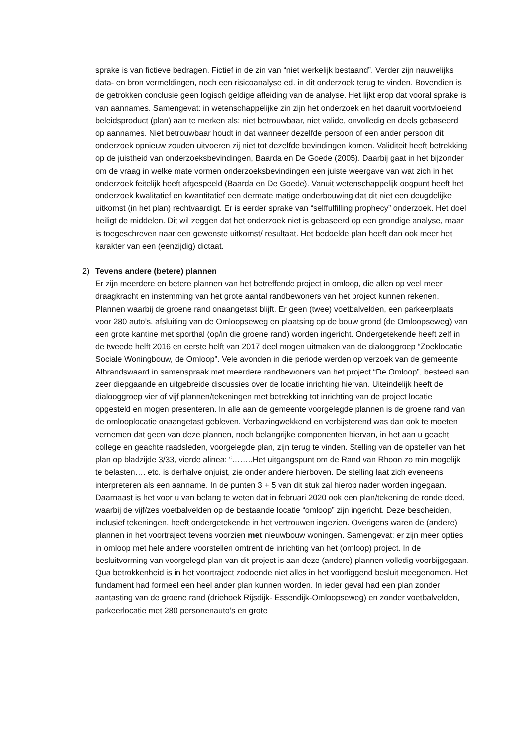sprake is van fictieve bedragen. Fictief in de zin van “niet werkelijk bestaand”. Verder zijn nauwelijks data- en bron vermeldingen, noch een risicoanalyse ed. in dit onderzoek terug te vinden. Bovendien is de getrokken conclusie geen logisch geldige afleiding van de analyse. Het lijkt erop dat vooral sprake is van aannames. Samengevat: in wetenschappelijke zin zijn het onderzoek en het daaruit voortvloeiend beleidsproduct (plan) aan te merken als: niet betrouwbaar, niet valide, onvolledig en deels gebaseerd op aannames. Niet betrouwbaar houdt in dat wanneer dezelfde persoon of een ander persoon dit onderzoek opnieuw zouden uitvoeren zij niet tot dezelfde bevindingen komen. Validiteit heeft betrekking op de juistheid van onderzoeksbevindingen, Baarda en De Goede (2005). Daarbij gaat in het bijzonder om de vraag in welke mate vormen onderzoeksbevindingen een juiste weergave van wat zich in het onderzoek feitelijk heeft afgespeeld (Baarda en De Goede). Vanuit wetenschappelijk oogpunt heeft het onderzoek kwalitatief en kwantitatief een dermate matige onderbouwing dat dit niet een deugdelijke uitkomst (in het plan) rechtvaardigt. Er is eerder sprake van “selffulfilling prophecy” onderzoek. Het doel heiligt de middelen. Dit wil zeggen dat het onderzoek niet is gebaseerd op een grondige analyse, maar is toegeschreven naar een gewenste uitkomst/ resultaat. Het bedoelde plan heeft dan ook meer het karakter van een (eenzijdig) dictaat.
2) Tevens andere (betere) plannen
Er zijn meerdere en betere plannen van het betreffende project in omloop, die allen op veel meer draagkracht en instemming van het grote aantal randbewoners van het project kunnen rekenen. Plannen waarbij de groene rand onaangetast blijft. Er geen (twee) voetbalvelden, een parkeerplaats voor 280 auto’s, afsluiting van de Omloopseweg en plaatsing op de bouw grond (de Omloopseweg) van een grote kantine met sporthal (op/in die groene rand) worden ingericht. Ondergetekende heeft zelf in de tweede helft 2016 en eerste helft van 2017 deel mogen uitmaken van de dialooggroep “Zoeklocatie Sociale Woningbouw, de Omloop”. Vele avonden in die periode werden op verzoek van de gemeente Albrandswaard in samenspraak met meerdere randbewoners van het project “De Omloop”, besteed aan zeer diepgaande en uitgebreide discussies over de locatie inrichting hiervan. Uiteindelijk heeft de dialooggroep vier of vijf plannen/tekeningen met betrekking tot inrichting van de project locatie opgesteld en mogen presenteren. In alle aan de gemeente voorgelegde plannen is de groene rand van de omlooplocatie onaangetast gebleven. Verbazingwekkend en verbijsterend was dan ook te moeten vernemen dat geen van deze plannen, noch belangrijke componenten hiervan, in het aan u geacht college en geachte raadsleden, voorgelegde plan, zijn terug te vinden. Stelling van de opsteller van het plan op bladzijde 3/33, vierde alinea: “……..Het uitgangspunt om de Rand van Rhoon zo min mogelijk te belasten…. etc. is derhalve onjuist, zie onder andere hierboven. De stelling laat zich eveneens interpreteren als een aanname. In de punten 3 + 5 van dit stuk zal hierop nader worden ingegaan. Daarnaast is het voor u van belang te weten dat in februari 2020 ook een plan/tekening de ronde deed, waarbij de vijf/zes voetbalvelden op de bestaande locatie “omloop” zijn ingericht. Deze bescheiden, inclusief tekeningen, heeft ondergetekende in het vertrouwen ingezien. Overigens waren de (andere) plannen in het voortraject tevens voorzien met nieuwbouw woningen. Samengevat: er zijn meer opties in omloop met hele andere voorstellen omtrent de inrichting van het (omloop) project. In de besluitvorming van voorgelegd plan van dit project is aan deze (andere) plannen volledig voorbijgegaan. Qua betrokkenheid is in het voortraject zodoende niet alles in het voorliggend besluit meegenomen. Het fundament had formeel een heel ander plan kunnen worden. In ieder geval had een plan zonder aantasting van de groene rand (driehoek Rijsdijk- Essendijk-Omloopseweg) en zonder voetbalvelden, parkeerlocatie met 280 personenauto’s en grote